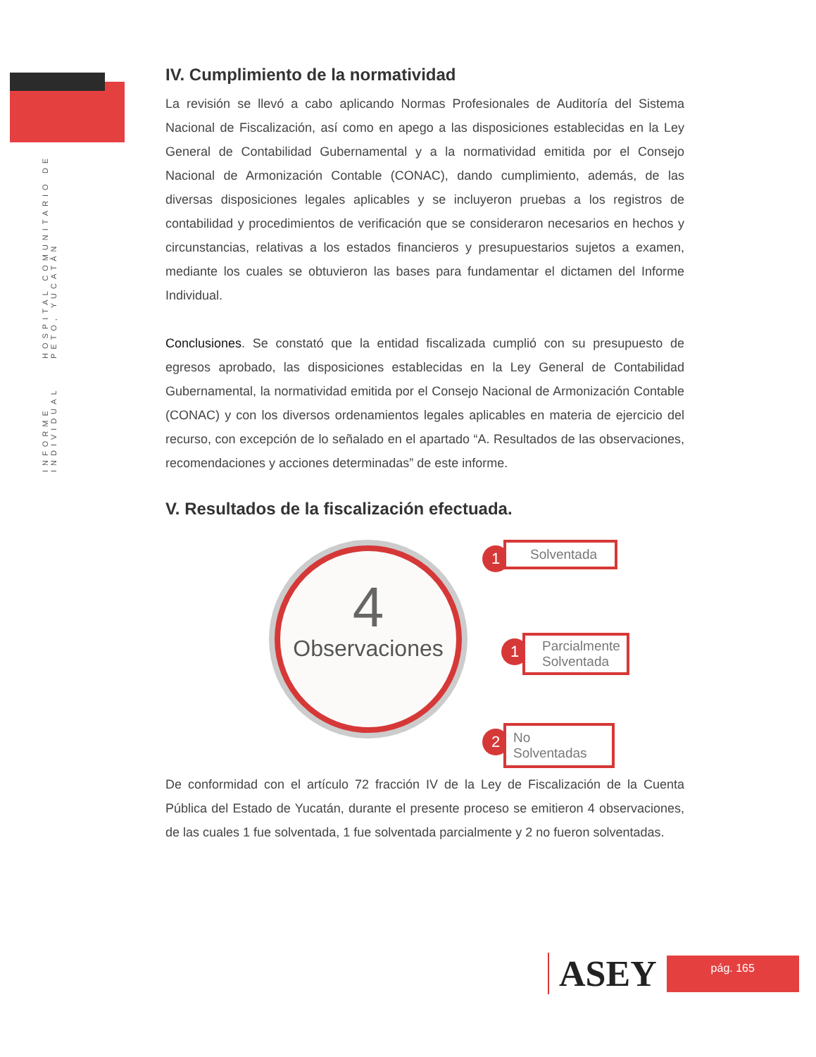INFORME INDIVIDUAL HOSPITAL COMUNITARIO DE PETO, YUCATÁN
IV. Cumplimiento de la normatividad
La revisión se llevó a cabo aplicando Normas Profesionales de Auditoría del Sistema Nacional de Fiscalización, así como en apego a las disposiciones establecidas en la Ley General de Contabilidad Gubernamental y a la normatividad emitida por el Consejo Nacional de Armonización Contable (CONAC), dando cumplimiento, además, de las diversas disposiciones legales aplicables y se incluyeron pruebas a los registros de contabilidad y procedimientos de verificación que se consideraron necesarios en hechos y circunstancias, relativas a los estados financieros y presupuestarios sujetos a examen, mediante los cuales se obtuvieron las bases para fundamentar el dictamen del Informe Individual.
Conclusiones. Se constató que la entidad fiscalizada cumplió con su presupuesto de egresos aprobado, las disposiciones establecidas en la Ley General de Contabilidad Gubernamental, la normatividad emitida por el Consejo Nacional de Armonización Contable (CONAC) y con los diversos ordenamientos legales aplicables en materia de ejercicio del recurso, con excepción de lo señalado en el apartado “A. Resultados de las observaciones, recomendaciones y acciones determinadas” de este informe.
V. Resultados de la fiscalización efectuada.
4
Observaciones
1
Solventada
1
Parcialmente Solventada
2
No Solventadas
De conformidad con el artículo 72 fracción IV de la Ley de Fiscalización de la Cuenta Pública del Estado de Yucatán, durante el presente proceso se emitieron 4 observaciones, de las cuales 1 fue solventada, 1 fue solventada parcialmente y 2 no fueron solventadas.
ASEY
pág. 165